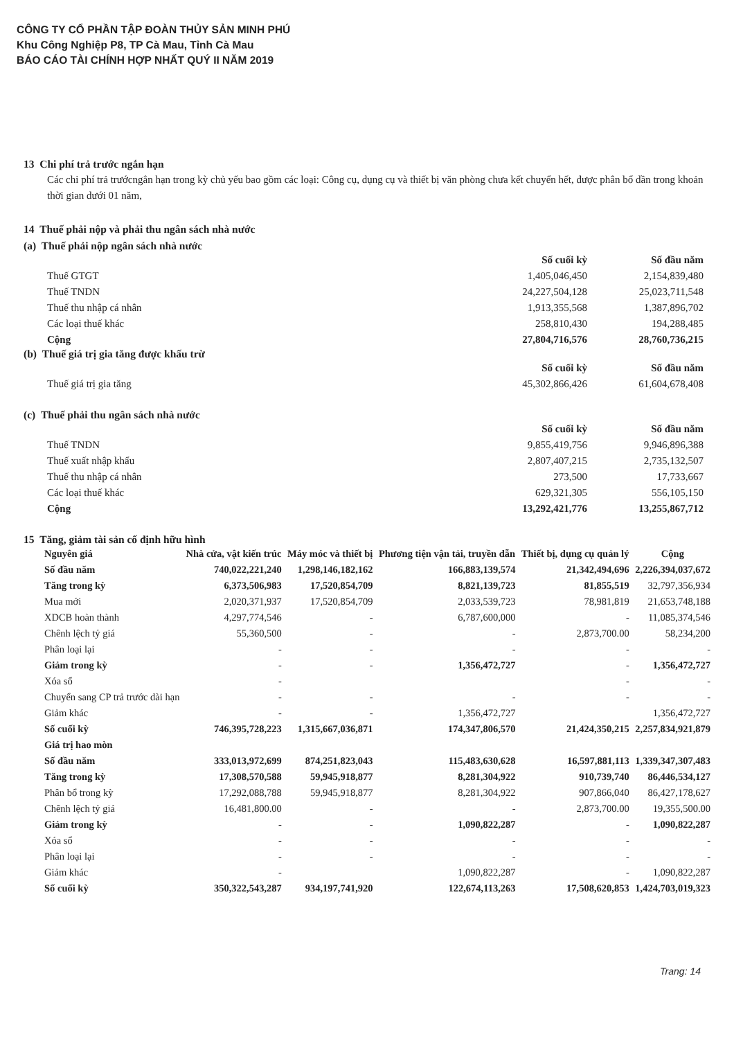CÔNG TY CỔ PHẦN TẬP ĐOÀN THỦY SẢN MINH PHÚ
Khu Công Nghiệp P8, TP Cà Mau, Tỉnh Cà Mau
BÁO CÁO TÀI CHÍNH HỢP NHẤT QUÝ II NĂM 2019
13 Chi phí trả trước ngắn hạn
Các chi phí trả trướcngắn hạn trong kỳ chủ yếu bao gồm các loại: Công cụ, dụng cụ và thiết bị văn phòng chưa kết chuyển hết, được phân bổ dần trong khoản thời gian dưới 01 năm,
14 Thuế phải nộp và phải thu ngân sách nhà nước
(a) Thuế phải nộp ngân sách nhà nước
| | Số cuối kỳ | Số đầu năm |
| Thuế GTGT | 1,405,046,450 | 2,154,839,480 |
| Thuế TNDN | 24,227,504,128 | 25,023,711,548 |
| Thuế thu nhập cá nhân | 1,913,355,568 | 1,387,896,702 |
| Các loại thuế khác | 258,810,430 | 194,288,485 |
| Cộng | 27,804,716,576 | 28,760,736,215 |
(b) Thuế giá trị gia tăng được khấu trừ
| | Số cuối kỳ | Số đầu năm |
| Thuế giá trị gia tăng | 45,302,866,426 | 61,604,678,408 |
(c) Thuế phải thu ngân sách nhà nước
| | Số cuối kỳ | Số đầu năm |
| Thuế TNDN | 9,855,419,756 | 9,946,896,388 |
| Thuế xuất nhập khẩu | 2,807,407,215 | 2,735,132,507 |
| Thuế thu nhập cá nhân | 273,500 | 17,733,667 |
| Các loại thuế khác | 629,321,305 | 556,105,150 |
| Cộng | 13,292,421,776 | 13,255,867,712 |
15 Tăng, giảm tài sản cố định hữu hình
| Nguyên giá | Nhà cửa, vật kiến trúc | Máy móc và thiết bị | Phương tiện vận tải, truyền dẫn | Thiết bị, dụng cụ quản lý | Cộng |
| --- | --- | --- | --- | --- | --- |
| Số đầu năm | 740,022,221,240 | 1,298,146,182,162 | 166,883,139,574 | 21,342,494,696 | 2,226,394,037,672 |
| Tăng trong kỳ | 6,373,506,983 | 17,520,854,709 | 8,821,139,723 | 81,855,519 | 32,797,356,934 |
| Mua mới | 2,020,371,937 | 17,520,854,709 | 2,033,539,723 | 78,981,819 | 21,653,748,188 |
| XDCB hoàn thành | 4,297,774,546 | - | 6,787,600,000 | - | 11,085,374,546 |
| Chênh lệch tỷ giá | 55,360,500 | - | - | 2,873,700.00 | 58,234,200 |
| Phân loại lại | - | - | - | - | - |
| Giảm trong kỳ | - | - | 1,356,472,727 | - | 1,356,472,727 |
| Xóa sổ | - | | | - | - |
| Chuyển sang CP trả trước dài hạn | - | - | - | - | - |
| Giảm khác | - | - | 1,356,472,727 | | 1,356,472,727 |
| Số cuối kỳ | 746,395,728,223 | 1,315,667,036,871 | 174,347,806,570 | 21,424,350,215 | 2,257,834,921,879 |
| Giá trị hao mòn | | | | | |
| Số đầu năm | 333,013,972,699 | 874,251,823,043 | 115,483,630,628 | 16,597,881,113 | 1,339,347,307,483 |
| Tăng trong kỳ | 17,308,570,588 | 59,945,918,877 | 8,281,304,922 | 910,739,740 | 86,446,534,127 |
| Phân bổ trong kỳ | 17,292,088,788 | 59,945,918,877 | 8,281,304,922 | 907,866,040 | 86,427,178,627 |
| Chênh lệch tỷ giá | 16,481,800.00 | - | - | 2,873,700.00 | 19,355,500.00 |
| Giảm trong kỳ | - | - | 1,090,822,287 | - | 1,090,822,287 |
| Xóa sổ | - | - | - | - | - |
| Phân loại lại | - | - | - | - | - |
| Giảm khác | - | | 1,090,822,287 | - | 1,090,822,287 |
| Số cuối kỳ | 350,322,543,287 | 934,197,741,920 | 122,674,113,263 | 17,508,620,853 | 1,424,703,019,323 |
Trang: 14